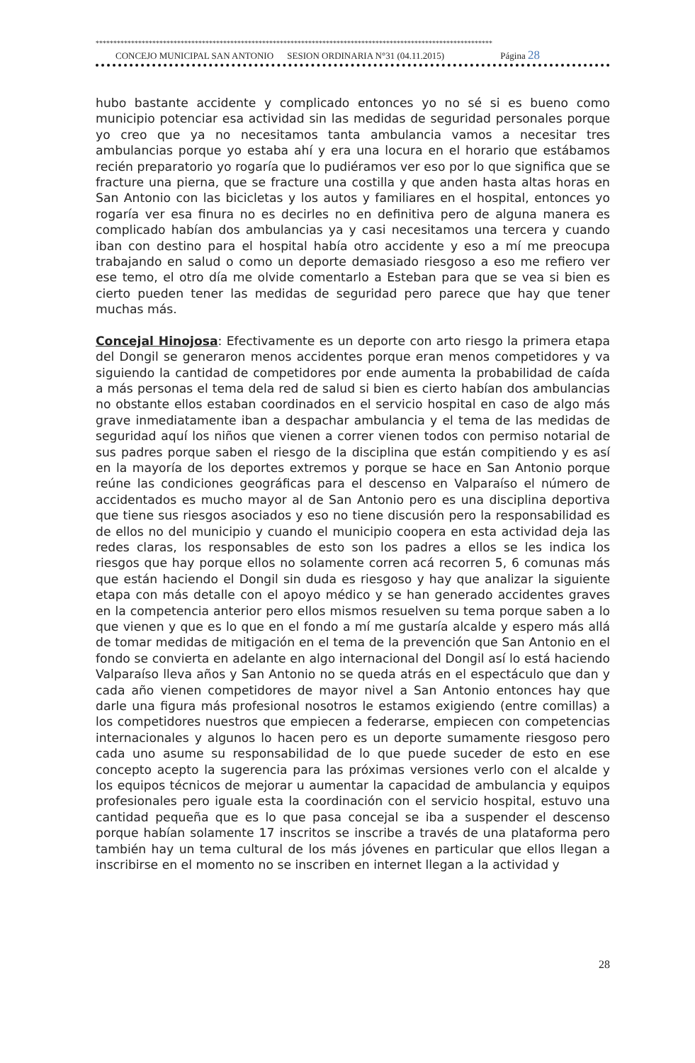****************************************************************************************************************
CONCEJO MUNICIPAL SAN ANTONIO SESION ORDINARIA N°31 (04.11.2015) Página 28
hubo bastante accidente y complicado entonces yo no sé si es bueno como municipio potenciar esa actividad sin las medidas de seguridad personales porque yo creo que ya no necesitamos tanta ambulancia vamos a necesitar tres ambulancias porque yo estaba ahí y era una locura en el horario que estábamos recién preparatorio yo rogaría que lo pudiéramos ver eso por lo que significa que se fracture una pierna, que se fracture una costilla y que anden hasta altas horas en San Antonio con las bicicletas y los autos y familiares en el hospital, entonces yo rogaría ver esa finura no es decirles no en definitiva pero de alguna manera es complicado habían dos ambulancias ya y casi necesitamos una tercera y cuando iban con destino para el hospital había otro accidente y eso a mí me preocupa trabajando en salud o como un deporte demasiado riesgoso a eso me refiero ver ese temo, el otro día me olvide comentarlo a Esteban para que se vea si bien es cierto pueden tener las medidas de seguridad pero parece que hay que tener muchas más.
Concejal Hinojosa: Efectivamente es un deporte con arto riesgo la primera etapa del Dongil se generaron menos accidentes porque eran menos competidores y va siguiendo la cantidad de competidores por ende aumenta la probabilidad de caída a más personas el tema dela red de salud si bien es cierto habían dos ambulancias no obstante ellos estaban coordinados en el servicio hospital en caso de algo más grave inmediatamente iban a despachar ambulancia y el tema de las medidas de seguridad aquí los niños que vienen a correr vienen todos con permiso notarial de sus padres porque saben el riesgo de la disciplina que están compitiendo y es así en la mayoría de los deportes extremos y porque se hace en San Antonio porque reúne las condiciones geográficas para el descenso en Valparaíso el número de accidentados es mucho mayor al de San Antonio pero es una disciplina deportiva que tiene sus riesgos asociados y eso no tiene discusión pero la responsabilidad es de ellos no del municipio y cuando el municipio coopera en esta actividad deja las redes claras, los responsables de esto son los padres a ellos se les indica los riesgos que hay porque ellos no solamente corren acá recorren 5, 6 comunas más que están haciendo el Dongil sin duda es riesgoso y hay que analizar la siguiente etapa con más detalle con el apoyo médico y se han generado accidentes graves en la competencia anterior pero ellos mismos resuelven su tema porque saben a lo que vienen y que es lo que en el fondo a mí me gustaría alcalde y espero más allá de tomar medidas de mitigación en el tema de la prevención que San Antonio en el fondo se convierta en adelante en algo internacional del Dongil así lo está haciendo Valparaíso lleva años y San Antonio no se queda atrás en el espectáculo que dan y cada año vienen competidores de mayor nivel a San Antonio entonces hay que darle una figura más profesional nosotros le estamos exigiendo (entre comillas) a los competidores nuestros que empiecen a federarse, empiecen con competencias internacionales y algunos lo hacen pero es un deporte sumamente riesgoso pero cada uno asume su responsabilidad de lo que puede suceder de esto en ese concepto acepto la sugerencia para las próximas versiones verlo con el alcalde y los equipos técnicos de mejorar u aumentar la capacidad de ambulancia y equipos profesionales pero iguale esta la coordinación con el servicio hospital, estuvo una cantidad pequeña que es lo que pasa concejal se iba a suspender el descenso porque habían solamente 17 inscritos se inscribe a través de una plataforma pero también hay un tema cultural de los más jóvenes en particular que ellos llegan a inscribirse en el momento no se inscriben en internet llegan a la actividad y
28